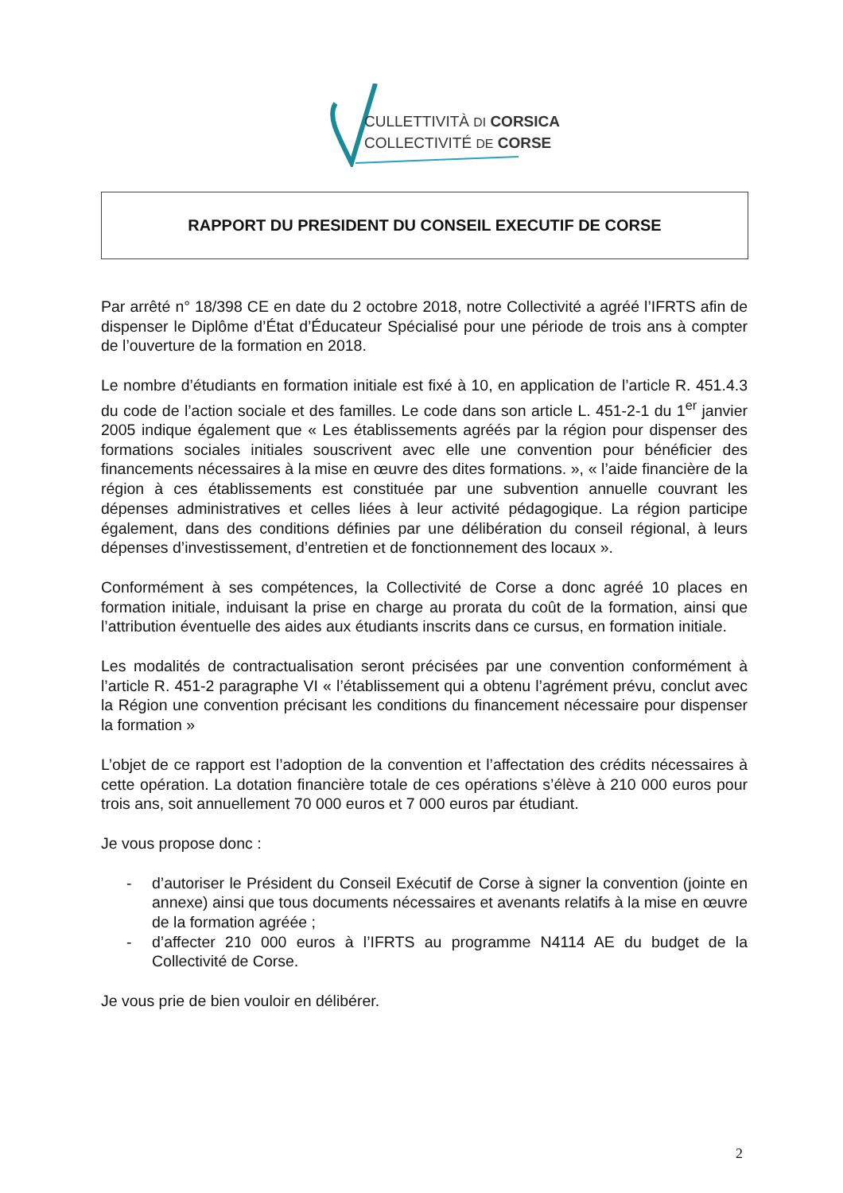CULLETTIVITÀ DI CORSICA
COLLECTIVITÉ DE CORSE
RAPPORT DU PRESIDENT DU CONSEIL EXECUTIF DE CORSE
Par arrêté n° 18/398 CE en date du 2 octobre 2018, notre Collectivité a agréé l’IFRTS afin de dispenser le Diplôme d’État d’Éducateur Spécialisé pour une période de trois ans à compter de l’ouverture de la formation en 2018.
Le nombre d’étudiants en formation initiale est fixé à 10, en application de l’article R. 451.4.3 du code de l’action sociale et des familles. Le code dans son article L. 451-2-1 du 1<sup>er</sup> janvier 2005 indique également que « Les établissements agréés par la région pour dispenser des formations sociales initiales souscrivent avec elle une convention pour bénéficier des financements nécessaires à la mise en œuvre des dites formations. », « l’aide financière de la région à ces établissements est constituée par une subvention annuelle couvrant les dépenses administratives et celles liées à leur activité pédagogique. La région participe également, dans des conditions définies par une délibération du conseil régional, à leurs dépenses d’investissement, d’entretien et de fonctionnement des locaux ».
Conformément à ses compétences, la Collectivité de Corse a donc agréé 10 places en formation initiale, induisant la prise en charge au prorata du coût de la formation, ainsi que l’attribution éventuelle des aides aux étudiants inscrits dans ce cursus, en formation initiale.
Les modalités de contractualisation seront précisées par une convention conformément à l’article R. 451-2 paragraphe VI « l’établissement qui a obtenu l’agrément prévu, conclut avec la Région une convention précisant les conditions du financement nécessaire pour dispenser la formation »
L’objet de ce rapport est l’adoption de la convention et l’affectation des crédits nécessaires à cette opération. La dotation financière totale de ces opérations s’élève à 210 000 euros pour trois ans, soit annuellement 70 000 euros et 7 000 euros par étudiant.
Je vous propose donc :
- d’autoriser le Président du Conseil Exécutif de Corse à signer la convention (jointe en annexe) ainsi que tous documents nécessaires et avenants relatifs à la mise en œuvre de la formation agréée ;
- d’affecter 210 000 euros à l’IFRTS au programme N4114 AE du budget de la Collectivité de Corse.
Je vous prie de bien vouloir en délibérer.
2